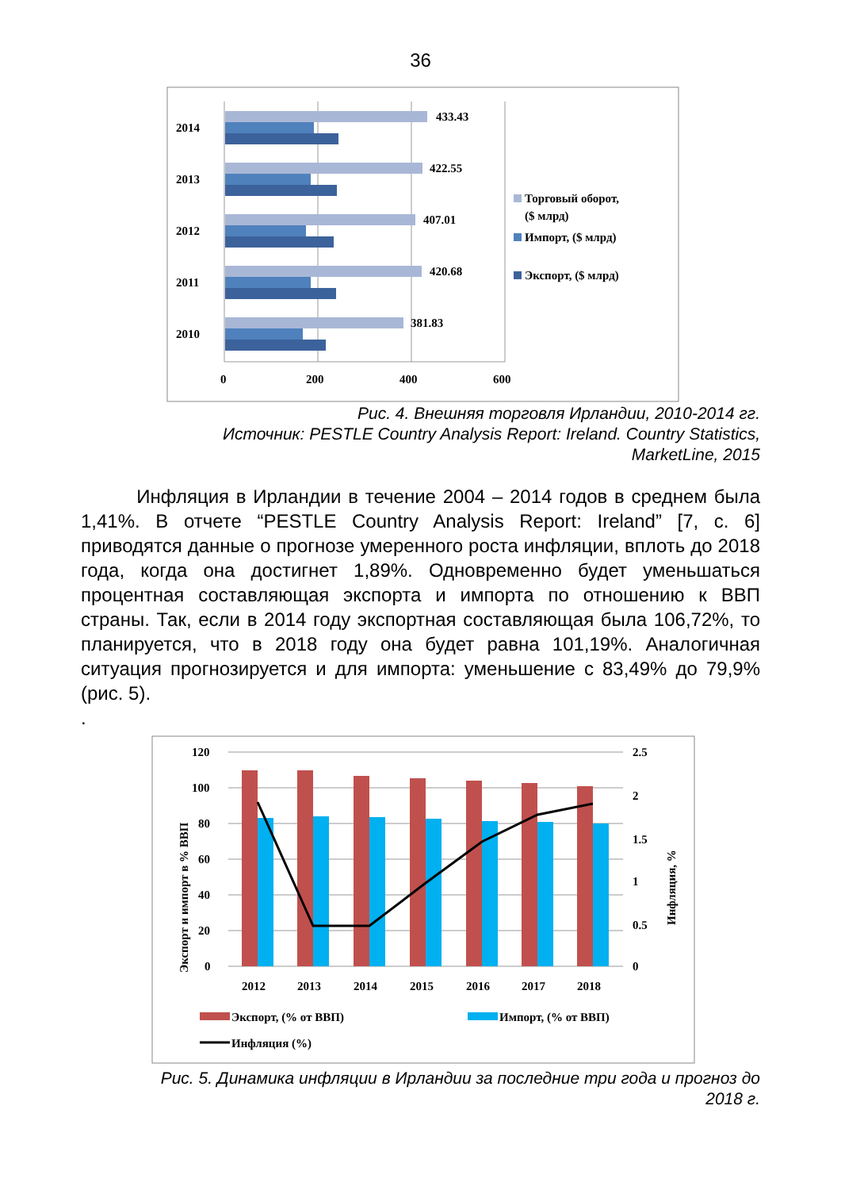36
2014
433.43
2013
422.55
2012
407.01
2011
420.68
2010
381.83
0
200
400
600
Торговый оборот,
($ млрд)
Импорт, ($ млрд)
Экспорт, ($ млрд)
Рис. 4. Внешняя торговля Ирландии, 2010-2014 гг.
Источник: PESTLE Country Analysis Report: Ireland. Country Statistics, MarketLine, 2015
Инфляция в Ирландии в течение 2004 – 2014 годов в среднем была 1,41%. В отчете “PESTLE Country Analysis Report: Ireland” [7, с. 6] приводятся данные о прогнозе умеренного роста инфляции, вплоть до 2018 года, когда она достигнет 1,89%. Одновременно будет уменьшаться процентная составляющая экспорта и импорта по отношению к ВВП страны. Так, если в 2014 году экспортная составляющая была 106,72%, то планируется, что в 2018 году она будет равна 101,19%. Аналогичная ситуация прогнозируется и для импорта: уменьшение с 83,49% до 79,9% (рис. 5).
.
120
100
80
60
40
20
0
2.5
2
1.5
1
0.5
0
2012
2013
2014
2015
2016
2017
2018
Экспорт и импорт в % ВВП
Инфляция, %
Экспорт, (% от ВВП)
Импорт, (% от ВВП)
Инфляция (%)
Рис. 5. Динамика инфляции в Ирландии за последние три года и прогноз до 2018 г.